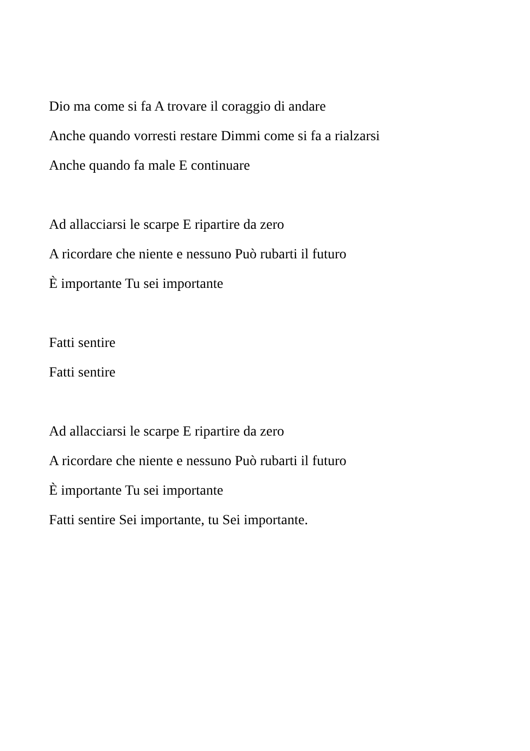Dio ma come si fa A trovare il coraggio di andare
Anche quando vorresti restare Dimmi come si fa a rialzarsi
Anche quando fa male E continuare
Ad allacciarsi le scarpe E ripartire da zero
A ricordare che niente e nessuno Può rubarti il futuro
È importante Tu sei importante
Fatti sentire
Fatti sentire
Ad allacciarsi le scarpe E ripartire da zero
A ricordare che niente e nessuno Può rubarti il futuro
È importante Tu sei importante
Fatti sentire Sei importante, tu Sei importante.